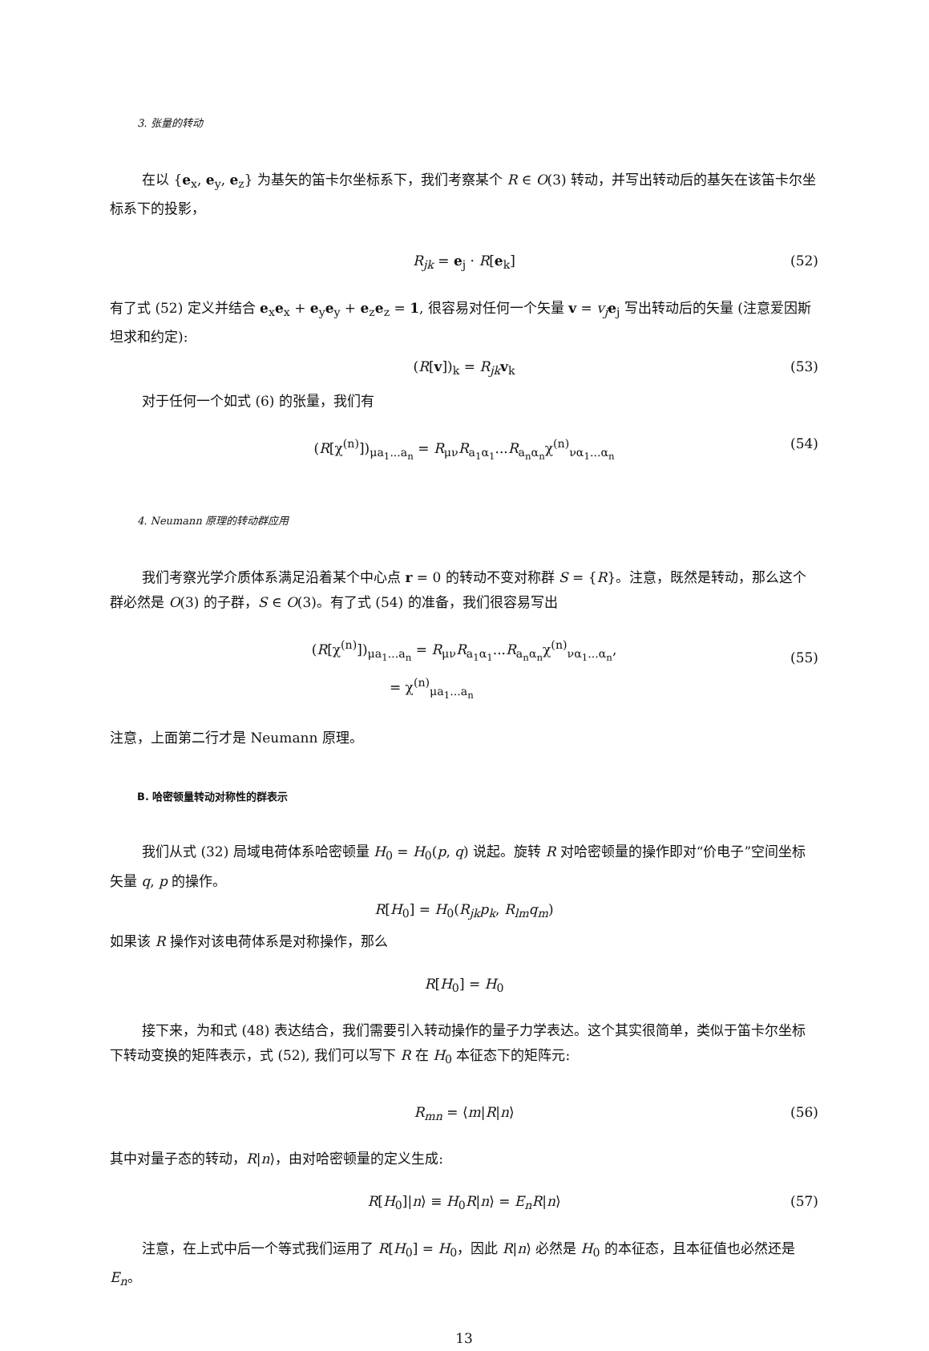3. 张量的转动
在以 {e<sub>x</sub>, e<sub>y</sub>, e<sub>z</sub>} 为基矢的笛卡尔坐标系下，我们考察某个 R ∈ O(3) 转动，并写出转动后的基矢在该笛卡尔坐标系下的投影，
R<sub>jk</sub> = e<sub>j</sub> · R[e<sub>k</sub>] (52)
有了式 (52) 定义并结合 e<sub>x</sub>e<sub>x</sub> + e<sub>y</sub>e<sub>y</sub> + e<sub>z</sub>e<sub>z</sub> = 1, 很容易对任何一个矢量 v = v<sub>j</sub> e<sub>j</sub> 写出转动后的矢量 (注意爱因斯坦求和约定):
(R[v])<sub>k</sub> = R<sub>jk</sub> v<sub>k</sub> (53)
对于任何一个如式 (6) 的张量，我们有
(R[χ<sup>(n)</sup>])<sub>μa<sub>1</sub>...a<sub>n</sub></sub> = R<sub>μν</sub>R<sub>a<sub>1</sub>α<sub>1</sub></sub>...R<sub>a<sub>n</sub>α<sub>n</sub></sub>χ<sup>(n)</sup><sub>να<sub>1</sub>...α<sub>n</sub></sub> (54)
4. Neumann 原理的转动群应用
我们考察光学介质体系满足沿着某个中心点 r = 0 的转动不变对称群 S = {R}。注意，既然是转动，那么这个群必然是 O(3) 的子群，S ∈ O(3)。有了式 (54) 的准备，我们很容易写出
(R[χ<sup>(n)</sup>])<sub>μa<sub>1</sub>...a<sub>n</sub></sub> = R<sub>μν</sub>R<sub>a<sub>1</sub>α<sub>1</sub></sub>...R<sub>a<sub>n</sub>α<sub>n</sub></sub>χ<sup>(n)</sup><sub>να<sub>1</sub>...α<sub>n</sub></sub>,
= χ<sup>(n)</sup><sub>μa<sub>1</sub>...a<sub>n</sub></sub>
(55)
注意，上面第二行才是 Neumann 原理。
B. 哈密顿量转动对称性的群表示
我们从式 (32) 局域电荷体系哈密顿量 H<sub>0</sub> = H<sub>0</sub>(p, q) 说起。旋转 R 对哈密顿量的操作即对“价电子”空间坐标矢量 q, p 的操作。
R[H<sub>0</sub>] = H<sub>0</sub>(R<sub>jk</sub>p<sub>k</sub>, R<sub>lm</sub>q<sub>m</sub>)
如果该 R 操作对该电荷体系是对称操作，那么
R[H<sub>0</sub>] = H<sub>0</sub>
接下来，为和式 (48) 表达结合，我们需要引入转动操作的量子力学表达。这个其实很简单，类似于笛卡尔坐标下转动变换的矩阵表示，式 (52), 我们可以写下 R 在 H<sub>0</sub> 本征态下的矩阵元:
R<sub>mn</sub> = ⟨m|R|n⟩ (56)
其中对量子态的转动，R|n⟩，由对哈密顿量的定义生成:
R[H<sub>0</sub>]|n⟩ ≡ H<sub>0</sub>R|n⟩ = E<sub>n</sub>R|n⟩ (57)
注意，在上式中后一个等式我们运用了 R[H<sub>0</sub>] = H<sub>0</sub>，因此 R|n⟩ 必然是 H<sub>0</sub> 的本征态，且本征值也必然还是 E<sub>n</sub>。
13